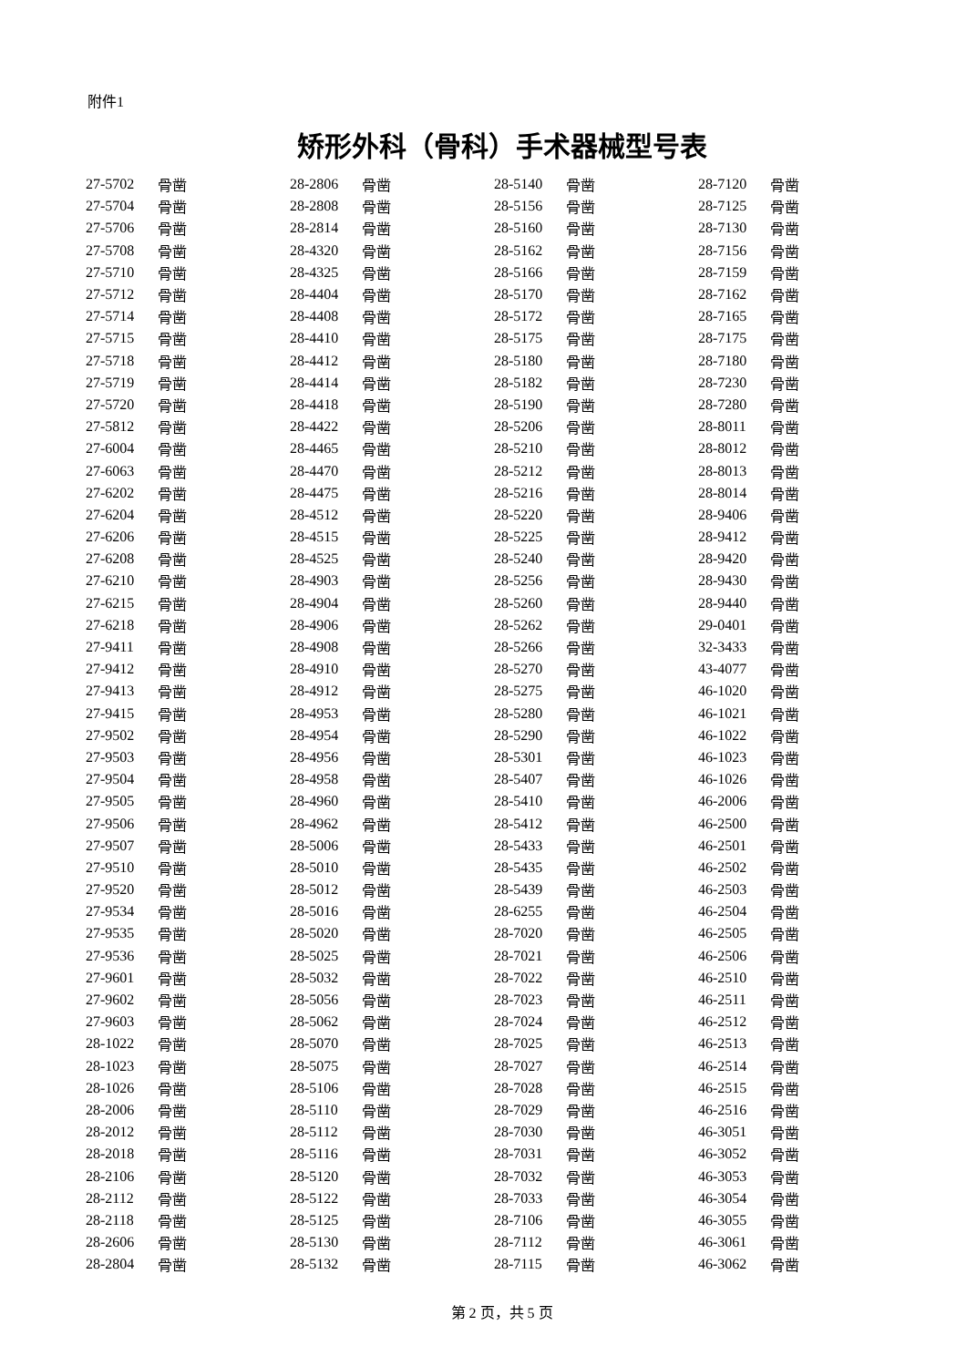附件1
矫形外科（骨科）手术器械型号表
| 27-5702 | 骨凿 | 28-2806 | 骨凿 | 28-5140 | 骨凿 | 28-7120 | 骨凿 |
| 27-5704 | 骨凿 | 28-2808 | 骨凿 | 28-5156 | 骨凿 | 28-7125 | 骨凿 |
| 27-5706 | 骨凿 | 28-2814 | 骨凿 | 28-5160 | 骨凿 | 28-7130 | 骨凿 |
| 27-5708 | 骨凿 | 28-4320 | 骨凿 | 28-5162 | 骨凿 | 28-7156 | 骨凿 |
| 27-5710 | 骨凿 | 28-4325 | 骨凿 | 28-5166 | 骨凿 | 28-7159 | 骨凿 |
| 27-5712 | 骨凿 | 28-4404 | 骨凿 | 28-5170 | 骨凿 | 28-7162 | 骨凿 |
| 27-5714 | 骨凿 | 28-4408 | 骨凿 | 28-5172 | 骨凿 | 28-7165 | 骨凿 |
| 27-5715 | 骨凿 | 28-4410 | 骨凿 | 28-5175 | 骨凿 | 28-7175 | 骨凿 |
| 27-5718 | 骨凿 | 28-4412 | 骨凿 | 28-5180 | 骨凿 | 28-7180 | 骨凿 |
| 27-5719 | 骨凿 | 28-4414 | 骨凿 | 28-5182 | 骨凿 | 28-7230 | 骨凿 |
| 27-5720 | 骨凿 | 28-4418 | 骨凿 | 28-5190 | 骨凿 | 28-7280 | 骨凿 |
| 27-5812 | 骨凿 | 28-4422 | 骨凿 | 28-5206 | 骨凿 | 28-8011 | 骨凿 |
| 27-6004 | 骨凿 | 28-4465 | 骨凿 | 28-5210 | 骨凿 | 28-8012 | 骨凿 |
| 27-6063 | 骨凿 | 28-4470 | 骨凿 | 28-5212 | 骨凿 | 28-8013 | 骨凿 |
| 27-6202 | 骨凿 | 28-4475 | 骨凿 | 28-5216 | 骨凿 | 28-8014 | 骨凿 |
| 27-6204 | 骨凿 | 28-4512 | 骨凿 | 28-5220 | 骨凿 | 28-9406 | 骨凿 |
| 27-6206 | 骨凿 | 28-4515 | 骨凿 | 28-5225 | 骨凿 | 28-9412 | 骨凿 |
| 27-6208 | 骨凿 | 28-4525 | 骨凿 | 28-5240 | 骨凿 | 28-9420 | 骨凿 |
| 27-6210 | 骨凿 | 28-4903 | 骨凿 | 28-5256 | 骨凿 | 28-9430 | 骨凿 |
| 27-6215 | 骨凿 | 28-4904 | 骨凿 | 28-5260 | 骨凿 | 28-9440 | 骨凿 |
| 27-6218 | 骨凿 | 28-4906 | 骨凿 | 28-5262 | 骨凿 | 29-0401 | 骨凿 |
| 27-9411 | 骨凿 | 28-4908 | 骨凿 | 28-5266 | 骨凿 | 32-3433 | 骨凿 |
| 27-9412 | 骨凿 | 28-4910 | 骨凿 | 28-5270 | 骨凿 | 43-4077 | 骨凿 |
| 27-9413 | 骨凿 | 28-4912 | 骨凿 | 28-5275 | 骨凿 | 46-1020 | 骨凿 |
| 27-9415 | 骨凿 | 28-4953 | 骨凿 | 28-5280 | 骨凿 | 46-1021 | 骨凿 |
| 27-9502 | 骨凿 | 28-4954 | 骨凿 | 28-5290 | 骨凿 | 46-1022 | 骨凿 |
| 27-9503 | 骨凿 | 28-4956 | 骨凿 | 28-5301 | 骨凿 | 46-1023 | 骨凿 |
| 27-9504 | 骨凿 | 28-4958 | 骨凿 | 28-5407 | 骨凿 | 46-1026 | 骨凿 |
| 27-9505 | 骨凿 | 28-4960 | 骨凿 | 28-5410 | 骨凿 | 46-2006 | 骨凿 |
| 27-9506 | 骨凿 | 28-4962 | 骨凿 | 28-5412 | 骨凿 | 46-2500 | 骨凿 |
| 27-9507 | 骨凿 | 28-5006 | 骨凿 | 28-5433 | 骨凿 | 46-2501 | 骨凿 |
| 27-9510 | 骨凿 | 28-5010 | 骨凿 | 28-5435 | 骨凿 | 46-2502 | 骨凿 |
| 27-9520 | 骨凿 | 28-5012 | 骨凿 | 28-5439 | 骨凿 | 46-2503 | 骨凿 |
| 27-9534 | 骨凿 | 28-5016 | 骨凿 | 28-6255 | 骨凿 | 46-2504 | 骨凿 |
| 27-9535 | 骨凿 | 28-5020 | 骨凿 | 28-7020 | 骨凿 | 46-2505 | 骨凿 |
| 27-9536 | 骨凿 | 28-5025 | 骨凿 | 28-7021 | 骨凿 | 46-2506 | 骨凿 |
| 27-9601 | 骨凿 | 28-5032 | 骨凿 | 28-7022 | 骨凿 | 46-2510 | 骨凿 |
| 27-9602 | 骨凿 | 28-5056 | 骨凿 | 28-7023 | 骨凿 | 46-2511 | 骨凿 |
| 27-9603 | 骨凿 | 28-5062 | 骨凿 | 28-7024 | 骨凿 | 46-2512 | 骨凿 |
| 28-1022 | 骨凿 | 28-5070 | 骨凿 | 28-7025 | 骨凿 | 46-2513 | 骨凿 |
| 28-1023 | 骨凿 | 28-5075 | 骨凿 | 28-7027 | 骨凿 | 46-2514 | 骨凿 |
| 28-1026 | 骨凿 | 28-5106 | 骨凿 | 28-7028 | 骨凿 | 46-2515 | 骨凿 |
| 28-2006 | 骨凿 | 28-5110 | 骨凿 | 28-7029 | 骨凿 | 46-2516 | 骨凿 |
| 28-2012 | 骨凿 | 28-5112 | 骨凿 | 28-7030 | 骨凿 | 46-3051 | 骨凿 |
| 28-2018 | 骨凿 | 28-5116 | 骨凿 | 28-7031 | 骨凿 | 46-3052 | 骨凿 |
| 28-2106 | 骨凿 | 28-5120 | 骨凿 | 28-7032 | 骨凿 | 46-3053 | 骨凿 |
| 28-2112 | 骨凿 | 28-5122 | 骨凿 | 28-7033 | 骨凿 | 46-3054 | 骨凿 |
| 28-2118 | 骨凿 | 28-5125 | 骨凿 | 28-7106 | 骨凿 | 46-3055 | 骨凿 |
| 28-2606 | 骨凿 | 28-5130 | 骨凿 | 28-7112 | 骨凿 | 46-3061 | 骨凿 |
| 28-2804 | 骨凿 | 28-5132 | 骨凿 | 28-7115 | 骨凿 | 46-3062 | 骨凿 |
第 2 页，共 5 页